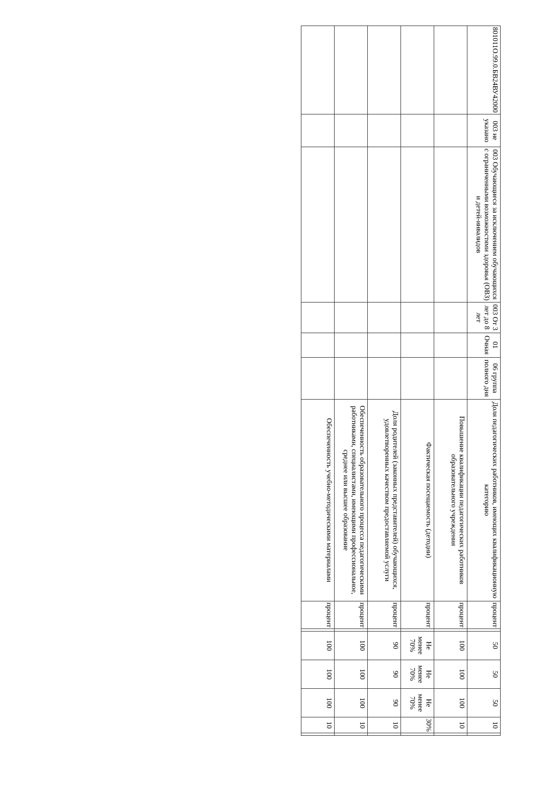| 801011О.99.0.БВ24ВУ42000 | 003 не указано | 003 Обучающиеся за исключением обучающихся с ограниченными возможностями здоровья (ОВЗ) и детей-инвалидов | 003 От 3 лет до 8 лет | 01 Очная | 06 группа полного дня | Доля педагогических работников, имеющих квалификационную категорию | процент | | 50 | 50 | 50 | 10 | |
| | | | | | | Повышение квалификации педагогических работников образовательного учреждения | процент | | 100 | 100 | 100 | 10 | |
| | | | | | | Фактическая посещаемость (детодни) | процент | | Не менее 70% | Не менее 70% | Не менее 70% | 30% | |
| | | | | | | Доля родителей (законных представителей) обучающихся, удовлетворенных качеством предоставляемой услуги | процент | | 90 | 90 | 90 | 10 | |
| | | | | | | Обеспеченность образовательного процесса педагогическими работниками, специалистами, имеющими профессиональное, среднее или высшее образование | процент | | 100 | 100 | 100 | 10 | |
| | | | | | | Обеспеченность учебно-методическими материалами | процент | | 100 | 100 | 100 | 10 | |